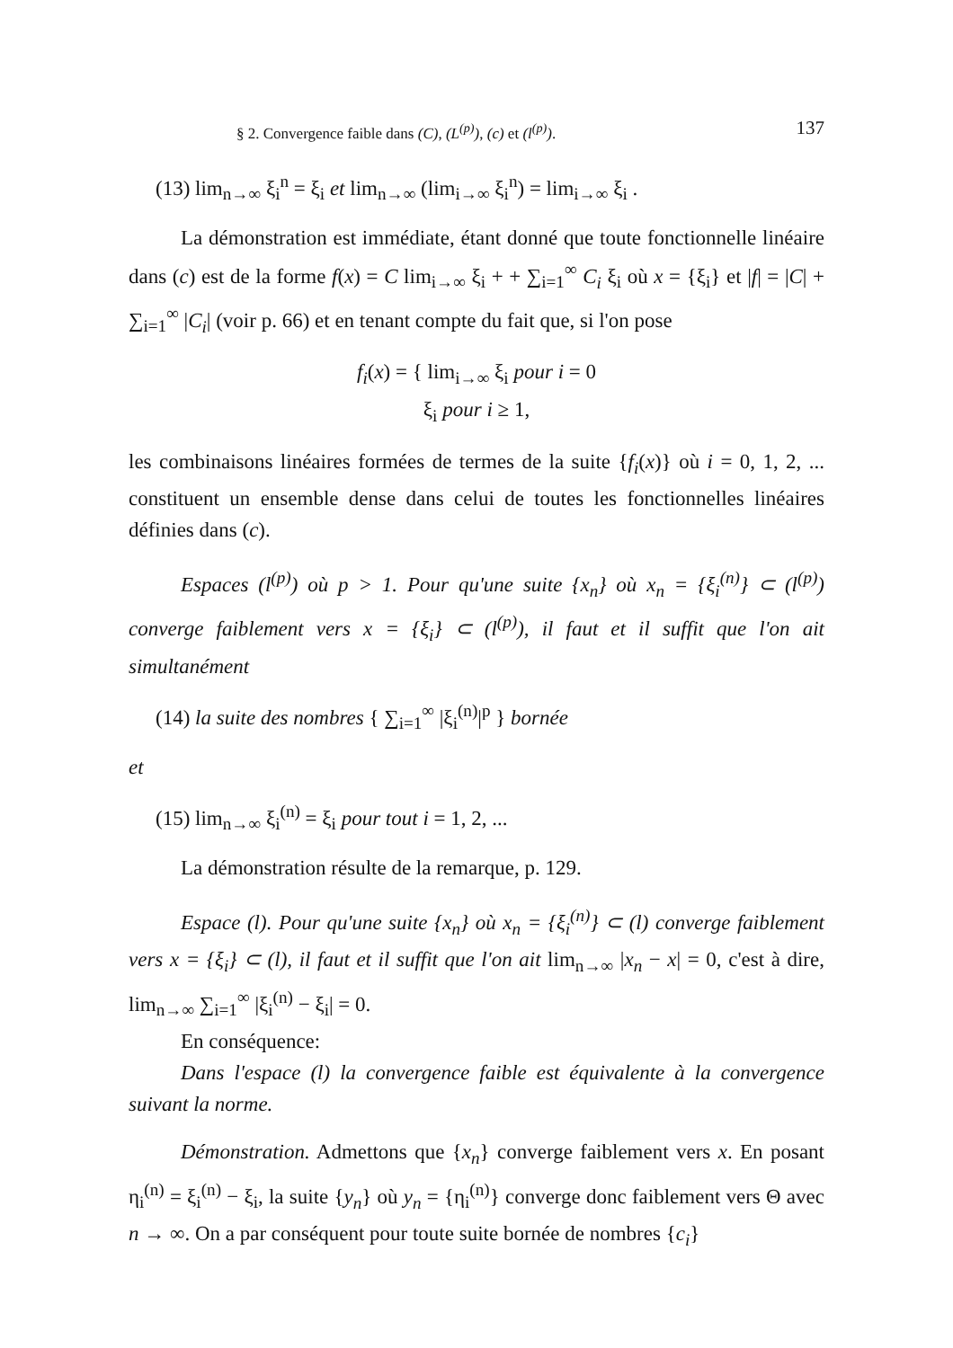§ 2. Convergence faible dans (C), (L<sup>(p)</sup>), (c) et (l<sup>(p)</sup>). 137
(13) lim<sub>n→∞</sub> ξ<sub>i</sub><sup>n</sup> = ξ<sub>i</sub> et lim<sub>n→∞</sub> (lim<sub>i→∞</sub> ξ<sub>i</sub><sup>n</sup>) = lim<sub>i→∞</sub> ξ<sub>i</sub> .
La démonstration est immédiate, étant donné que toute fonctionnelle linéaire dans (c) est de la forme f(x) = C lim<sub>i→∞</sub> ξ<sub>i</sub> + + ∑<sub>i=1</sub><sup>∞</sup> C<sub>i</sub> ξ<sub>i</sub> où x = {ξ<sub>i</sub>} et |f| = |C| + ∑<sub>i=1</sub><sup>∞</sup> |C<sub>i</sub>| (voir p. 66) et en tenant compte du fait que, si l'on pose
f<sub>i</sub>(x) = { lim<sub>i→∞</sub> ξ<sub>i</sub> pour i = 0
ξ<sub>i</sub> pour i ≥ 1,
les combinaisons linéaires formées de termes de la suite {f<sub>i</sub>(x)} où i = 0, 1, 2, ... constituent un ensemble dense dans celui de toutes les fonctionnelles linéaires définies dans (c).
Espaces (l<sup>(p)</sup>) où p > 1. Pour qu'une suite {x<sub>n</sub>} où x<sub>n</sub> = {ξ<sub>i</sub><sup>(n)</sup>} ⊂ (l<sup>(p)</sup>) converge faiblement vers x = {ξ<sub>i</sub>} ⊂ (l<sup>(p)</sup>), il faut et il suffit que l'on ait simultanément
(14) la suite des nombres { ∑<sub>i=1</sub><sup>∞</sup> |ξ<sub>i</sub><sup>(n)</sup>|<sup>p</sup> } bornée
et
(15) lim<sub>n→∞</sub> ξ<sub>i</sub><sup>(n)</sup> = ξ<sub>i</sub> pour tout i = 1, 2, ...
La démonstration résulte de la remarque, p. 129.
Espace (l). Pour qu'une suite {x<sub>n</sub>} où x<sub>n</sub> = {ξ<sub>i</sub><sup>(n)</sup>} ⊂ (l) converge faiblement vers x = {ξ<sub>i</sub>} ⊂ (l), il faut et il suffit que l'on ait lim<sub>n→∞</sub> |x<sub>n</sub> − x| = 0, c'est à dire, lim<sub>n→∞</sub> ∑<sub>i=1</sub><sup>∞</sup> |ξ<sub>i</sub><sup>(n)</sup> − ξ<sub>i</sub>| = 0.
En conséquence:
Dans l'espace (l) la convergence faible est équivalente à la convergence suivant la norme.
Démonstration. Admettons que {x<sub>n</sub>} converge faiblement vers x. En posant η<sub>i</sub><sup>(n)</sup> = ξ<sub>i</sub><sup>(n)</sup> − ξ<sub>i</sub>, la suite {y<sub>n</sub>} où y<sub>n</sub> = {η<sub>i</sub><sup>(n)</sup>} converge donc faiblement vers Θ avec n → ∞. On a par conséquent pour toute suite bornée de nombres {c<sub>i</sub>}